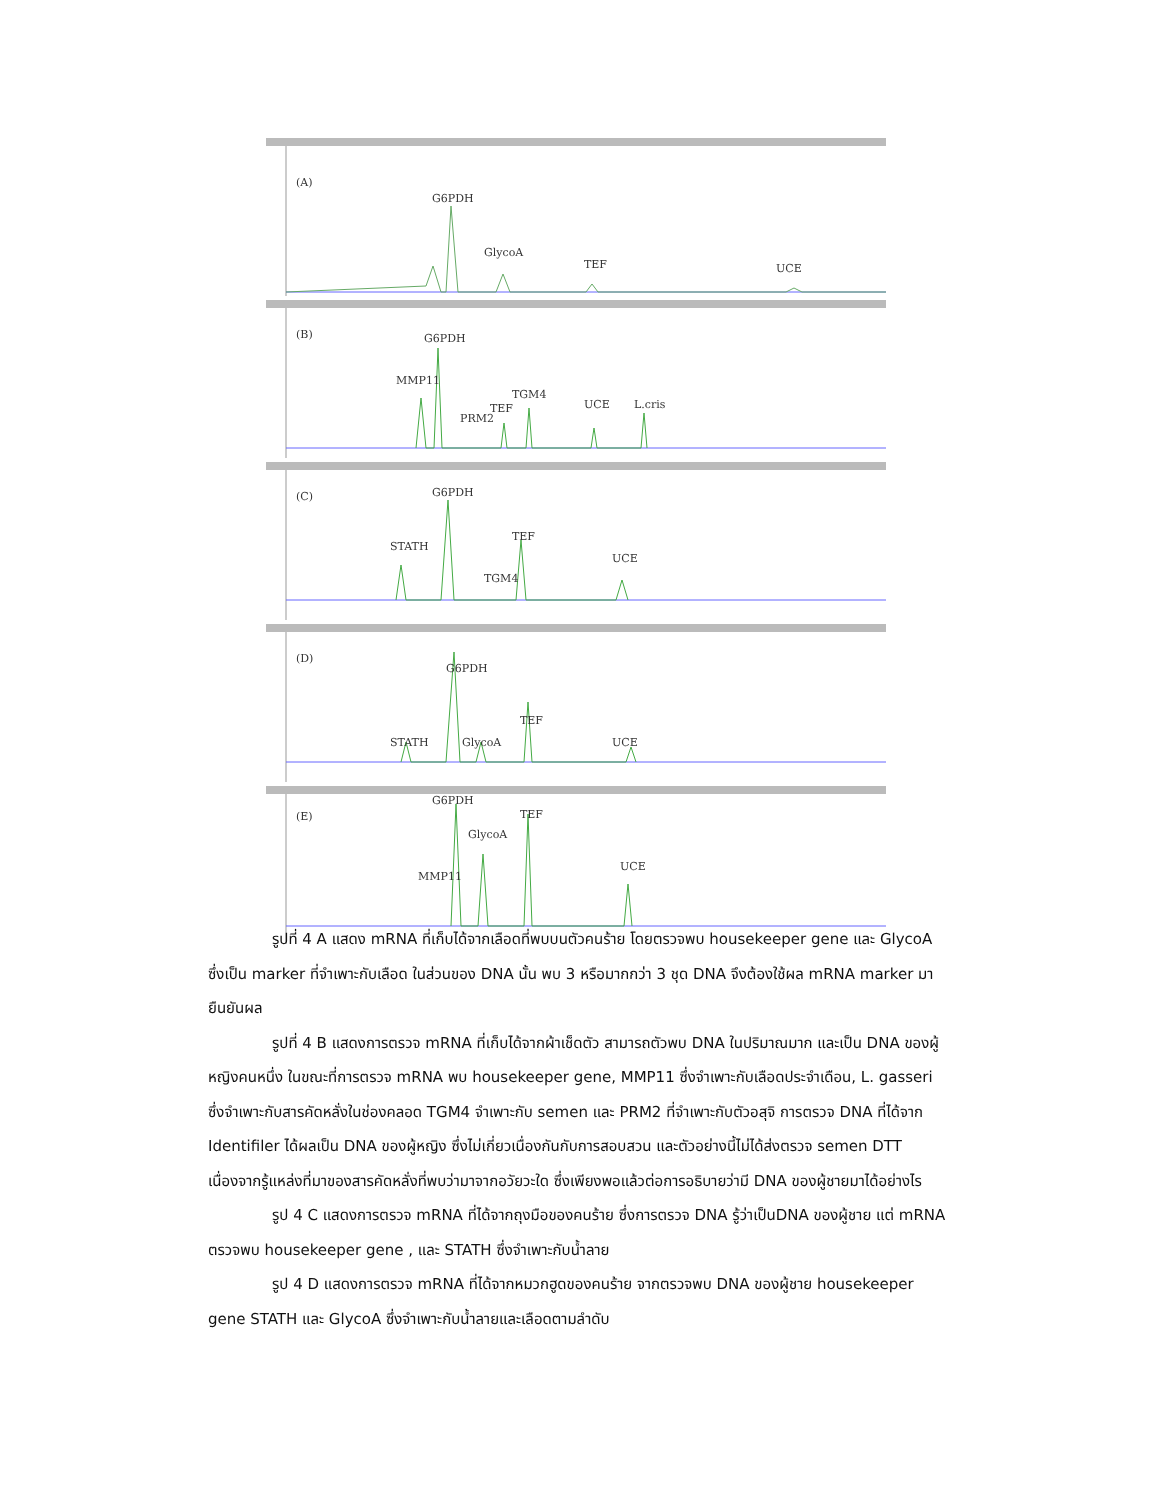(A)
G6PDH
GlycoA
TEF UCE
(B) G6PDH
MMP11
TGM4
TEF
PRM2
UCE L.cris
(C) G6PDH
STATH
TEF
TGM4
UCE
(D)
G6PDH
STATH GlycoA
TEF
UCE
(E)
G6PDH
TEF
GlycoA
MMP11
UCE
รูปที่ 4 A แสดง mRNA ที่เก็บได้จากเลือดที่พบบนตัวคนร้าย โดยตรวจพบ housekeeper gene และ GlycoA ซึ่งเป็น marker ที่จำเพาะกับเลือด ในส่วนของ DNA นั้น พบ 3 หรือมากกว่า 3 ชุด DNA จึงต้องใช้ผล mRNA marker มายืนยันผล
รูปที่ 4 B แสดงการตรวจ mRNA ที่เก็บได้จากผ้าเช็ดตัว สามารถตัวพบ DNA ในปริมาณมาก และเป็น DNA ของผู้หญิงคนหนึ่ง ในขณะที่การตรวจ mRNA พบ housekeeper gene, MMP11 ซึ่งจำเพาะกับเลือดประจำเดือน, L. gasseri ซึ่งจำเพาะกับสารคัดหลั่งในช่องคลอด TGM4 จำเพาะกับ semen และ PRM2 ที่จำเพาะกับตัวอสุจิ การตรวจ DNA ที่ได้จาก Identifiler ได้ผลเป็น DNA ของผู้หญิง ซึ่งไม่เกี่ยวเนื่องกันกับการสอบสวน และตัวอย่างนี้ไม่ได้ส่งตรวจ semen DTT เนื่องจากรู้แหล่งที่มาของสารคัดหลั่งที่พบว่ามาจากอวัยวะใด ซึ่งเพียงพอแล้วต่อการอธิบายว่ามี DNA ของผู้ชายมาได้อย่างไร
รูป 4 C แสดงการตรวจ mRNA ที่ได้จากถุงมือของคนร้าย ซึ่งการตรวจ DNA รู้ว่าเป็นDNA ของผู้ชาย แต่ mRNA ตรวจพบ housekeeper gene , และ STATH ซึ่งจำเพาะกับน้ำลาย
รูป 4 D แสดงการตรวจ mRNA ที่ได้จากหมวกฮูดของคนร้าย จากตรวจพบ DNA ของผู้ชาย housekeeper gene STATH และ GlycoA ซึ่งจำเพาะกับน้ำลายและเลือดตามลำดับ